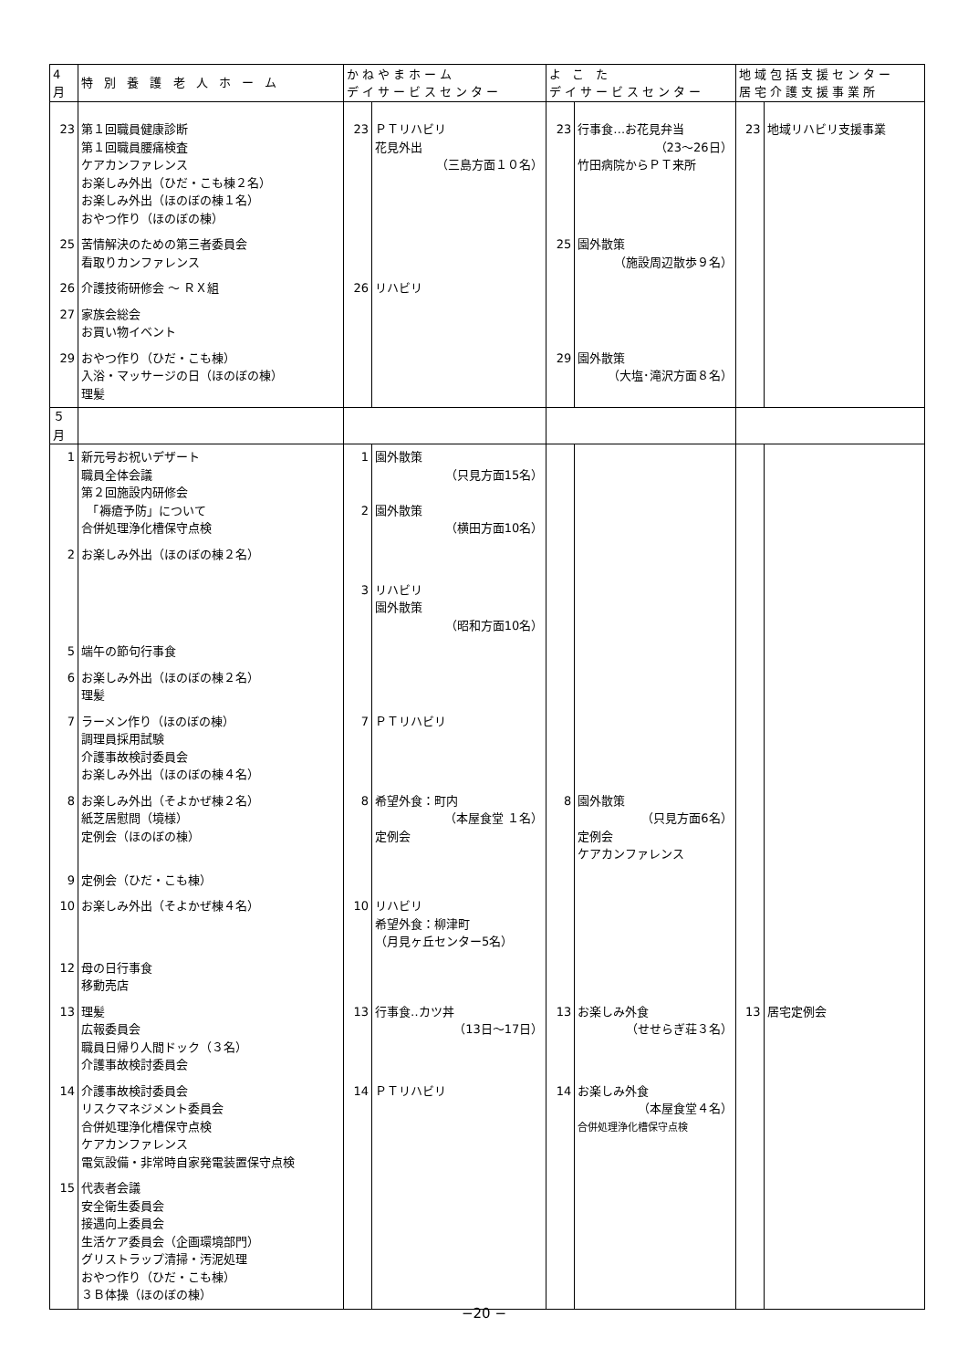| 4月 | 特 別 養 護 老 人 ホ ー ム | かねやまホーム デイサービスセンター | | よ こ た デイサービスセンター | | 地域包括支援センター 居宅介護支援事業所 | |
| --- | --- | --- | --- | --- | --- | --- | --- |
| 23 | 第１回職員健康診断 第１回職員腰痛検査 ケアカンファレンス お楽しみ外出（ひだ・こも棟２名） お楽しみ外出（ほのぼの棟１名） おやつ作り（ほのぼの棟） | 23 | ＰＴリハビリ 花見外出 （三島方面１０名） | 23 | 行事食…お花見弁当 （23～26日） 竹田病院からＰＴ来所 | 23 | 地域リハビリ支援事業 |
| 25 | 苦情解決のための第三者委員会 看取りカンファレンス | | | 25 | 園外散策 （施設周辺散歩９名） | | |
| 26 | 介護技術研修会 ～ ＲＸ組 | 26 | リハビリ | | | | |
| 27 | 家族会総会 お買い物イベント | | | | | | |
| 29 | おやつ作り（ひだ・こも棟） 入浴・マッサージの日（ほのぼの棟） 理髪 | | | 29 | 園外散策 （大塩･滝沢方面８名） | | |
| ５月 | | | | | | | |
| 1 | 新元号お祝いデザート 職員全体会議 第２回施設内研修会 「褥瘡予防」について 合併処理浄化槽保守点検 | 1 2 | 園外散策 （只見方面15名） 園外散策 （横田方面10名） | | | | |
| 2 | お楽しみ外出（ほのぼの棟２名） | 3 | リハビリ 園外散策 （昭和方面10名） | | | | |
| 5 | 端午の節句行事食 | | | | | | |
| 6 | お楽しみ外出（ほのぼの棟２名） 理髪 | | | | | | |
| 7 | ラーメン作り（ほのぼの棟） 調理員採用試験 介護事故検討委員会 お楽しみ外出（ほのぼの棟４名） | 7 | ＰＴリハビリ | | | | |
| 8 | お楽しみ外出（そよかぜ棟２名） 紙芝居慰問（境様） 定例会（ほのぼの棟） | 8 | 希望外食：町内 （本屋食堂 １名） 定例会 | 8 | 園外散策 （只見方面6名） 定例会 ケアカンファレンス | | |
| 9 | 定例会（ひだ・こも棟） | | | | | | |
| 10 | お楽しみ外出（そよかぜ棟４名） | 10 | リハビリ 希望外食：柳津町 （月見ヶ丘センター5名） | | | | |
| 12 | 母の日行事食 移動売店 | | | | | | |
| 13 | 理髪 広報委員会 職員日帰り人間ドック（３名） 介護事故検討委員会 | 13 | 行事食‥カツ丼 （13日～17日） | 13 | お楽しみ外食 （せせらぎ荘３名） | 13 | 居宅定例会 |
| 14 | 介護事故検討委員会 リスクマネジメント委員会 合併処理浄化槽保守点検 ケアカンファレンス 電気設備・非常時自家発電装置保守点検 | 14 | ＰＴリハビリ | 14 | お楽しみ外食 （本屋食堂４名） 合併処理浄化槽保守点検 | | |
| 15 | 代表者会議 安全衛生委員会 接遇向上委員会 生活ケア委員会（企画環境部門） グリストラップ清掃・汚泥処理 おやつ作り（ひだ・こも棟） ３Ｂ体操（ほのぼの棟） | | | | | | |
−20 −